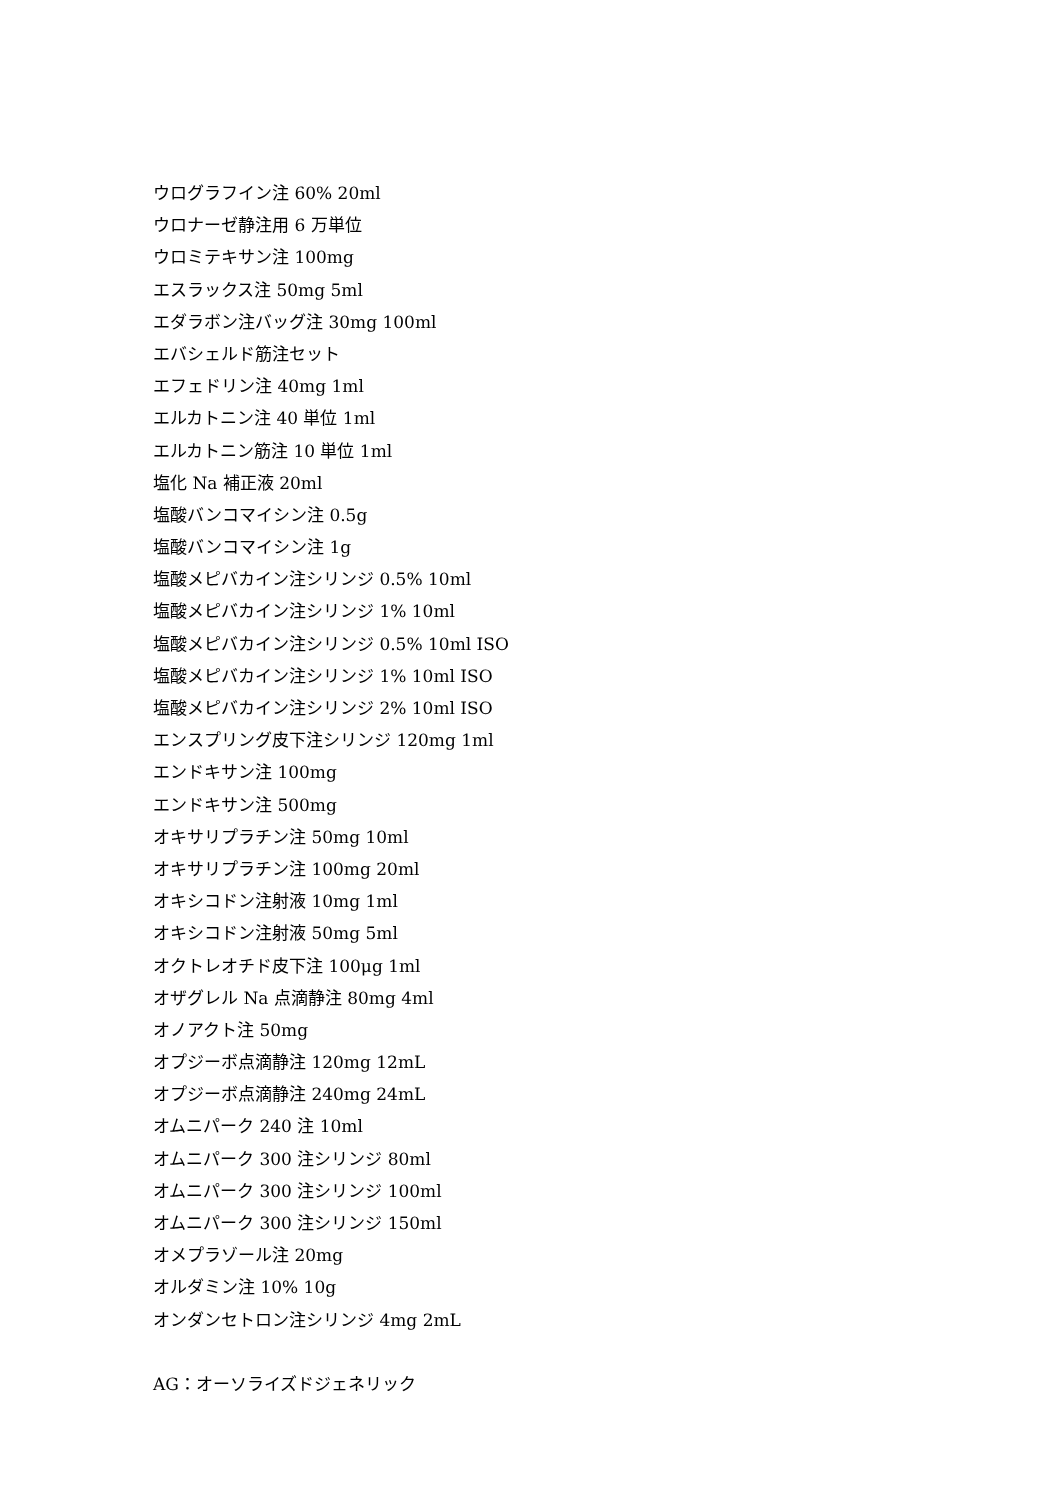ウログラフイン注 60% 20ml
ウロナーゼ静注用 6 万単位
ウロミテキサン注 100mg
エスラックス注 50mg 5ml
エダラボン注バッグ注 30mg 100ml
エバシェルド筋注セット
エフェドリン注 40mg 1ml
エルカトニン注 40 単位 1ml
エルカトニン筋注 10 単位 1ml
塩化 Na 補正液 20ml
塩酸バンコマイシン注 0.5g
塩酸バンコマイシン注 1g
塩酸メピバカイン注シリンジ 0.5% 10ml
塩酸メピバカイン注シリンジ 1% 10ml
塩酸メピバカイン注シリンジ 0.5% 10ml ISO
塩酸メピバカイン注シリンジ 1% 10ml ISO
塩酸メピバカイン注シリンジ 2% 10ml ISO
エンスプリング皮下注シリンジ 120mg 1ml
エンドキサン注 100mg
エンドキサン注 500mg
オキサリプラチン注 50mg 10ml
オキサリプラチン注 100mg 20ml
オキシコドン注射液 10mg 1ml
オキシコドン注射液 50mg 5ml
オクトレオチド皮下注 100μg 1ml
オザグレル Na 点滴静注 80mg 4ml
オノアクト注 50mg
オプジーボ点滴静注 120mg 12mL
オプジーボ点滴静注 240mg 24mL
オムニパーク 240 注 10ml
オムニパーク 300 注シリンジ 80ml
オムニパーク 300 注シリンジ 100ml
オムニパーク 300 注シリンジ 150ml
オメプラゾール注 20mg
オルダミン注 10% 10g
オンダンセトロン注シリンジ 4mg 2mL
AG：オーソライズドジェネリック